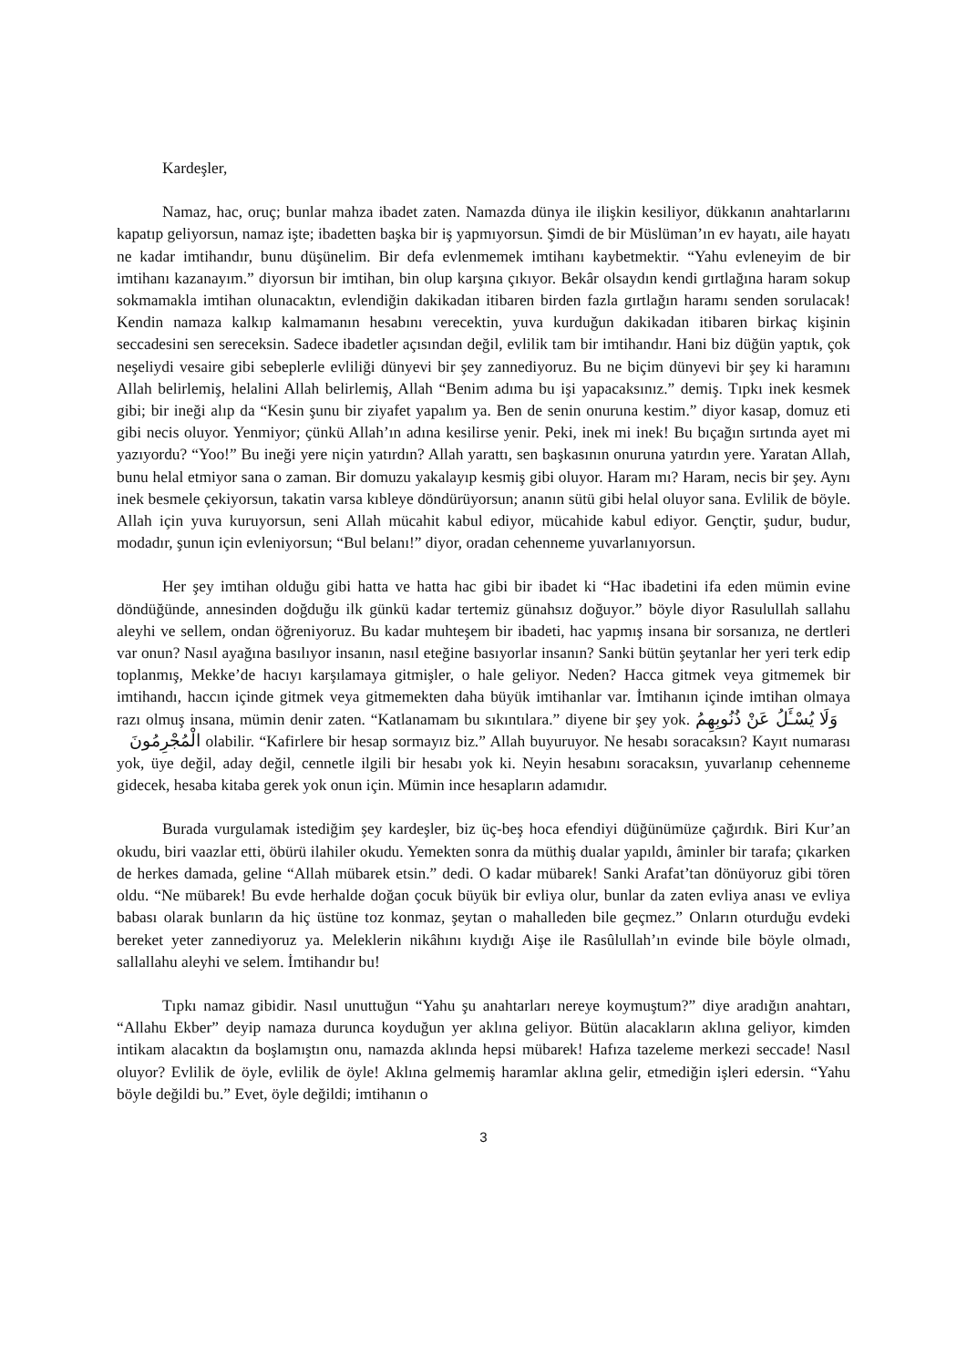Kardeşler,
Namaz, hac, oruç; bunlar mahza ibadet zaten. Namazda dünya ile ilişkin kesiliyor, dükkanın anahtarlarını kapatıp geliyorsun, namaz işte; ibadetten başka bir iş yapmıyorsun. Şimdi de bir Müslüman’ın ev hayatı, aile hayatı ne kadar imtihandır, bunu düşünelim. Bir defa evlenmemek imtihanı kaybetmektir. “Yahu evleneyim de bir imtihanı kazanayım.” diyorsun bir imtihan, bin olup karşına çıkıyor. Bekâr olsaydın kendi gırtlağına haram sokup sokmamakla imtihan olunacaktın, evlendiğin dakikadan itibaren birden fazla gırtlağın haramı senden sorulacak! Kendin namaza kalkıp kalmamanın hesabını verecektin, yuva kurduğun dakikadan itibaren birkaç kişinin seccadesini sen sereceksin. Sadece ibadetler açısından değil, evlilik tam bir imtihandır. Hani biz düğün yaptık, çok neşeliydi vesaire gibi sebeplerle evliliği dünyevi bir şey zannediyoruz. Bu ne biçim dünyevi bir şey ki haramını Allah belirlemiş, helalini Allah belirlemiş, Allah “Benim adıma bu işi yapacaksınız.” demiş. Tıpkı inek kesmek gibi; bir ineği alıp da “Kesin şunu bir ziyafet yapalım ya. Ben de senin onuruna kestim.” diyor kasap, domuz eti gibi necis oluyor. Yenmiyor; çünkü Allah’ın adına kesilirse yenir. Peki, inek mi inek! Bu bıçağın sırtında ayet mi yazıyordu? “Yoo!” Bu ineği yere niçin yatırdın? Allah yarattı, sen başkasının onuruna yatırdın yere. Yaratan Allah, bunu helal etmiyor sana o zaman. Bir domuzu yakalayıp kesmiş gibi oluyor. Haram mı? Haram, necis bir şey. Aynı inek besmele çekiyorsun, takatin varsa kıbleye döndürüyorsun; ananın sütü gibi helal oluyor sana. Evlilik de böyle. Allah için yuva kuruyorsun, seni Allah mücahit kabul ediyor, mücahide kabul ediyor. Gençtir, şudur, budur, modadır, şunun için evleniyorsun; “Bul belanı!” diyor, oradan cehenneme yuvarlanıyorsun.
Her şey imtihan olduğu gibi hatta ve hatta hac gibi bir ibadet ki “Hac ibadetini ifa eden mümin evine döndüğünde, annesinden doğduğu ilk günkü kadar tertemiz günahsız doğuyor.” böyle diyor Rasulullah sallahu aleyhi ve sellem, ondan öğreniyoruz. Bu kadar muhteşem bir ibadeti, hac yapmış insana bir sorsanıza, ne dertleri var onun? Nasıl ayağına basılıyor insanın, nasıl eteğine basıyorlar insanın? Sanki bütün şeytanlar her yeri terk edip toplanmış, Mekke’de hacıyı karşılamaya gitmişler, o hale geliyor. Neden? Hacca gitmek veya gitmemek bir imtihandı, haccın içinde gitmek veya gitmemekten daha büyük imtihanlar var. İmtihanın içinde imtihan olmaya razı olmuş insana, mümin denir zaten. “Katlanamam bu sıkıntılara.” diyene bir şey yok. وَلَا يُسْـَٔلُ عَنْ ذُنُوبِهِمُ الْمُجْرِمُونَ olabilir. “Kafirlere bir hesap sormayız biz.” Allah buyuruyor. Ne hesabı soracaksın? Kayıt numarası yok, üye değil, aday değil, cennetle ilgili bir hesabı yok ki. Neyin hesabını soracaksın, yuvarlanıp cehenneme gidecek, hesaba kitaba gerek yok onun için. Mümin ince hesapların adamıdır.
Burada vurgulamak istediğim şey kardeşler, biz üç-beş hoca efendiyi düğünümüze çağırdık. Biri Kur’an okudu, biri vaazlar etti, öbürü ilahiler okudu. Yemekten sonra da müthiş dualar yapıldı, âminler bir tarafa; çıkarken de herkes damada, geline “Allah mübarek etsin.” dedi. O kadar mübarek! Sanki Arafat’tan dönüyoruz gibi tören oldu. “Ne mübarek! Bu evde herhalde doğan çocuk büyük bir evliya olur, bunlar da zaten evliya anası ve evliya babası olarak bunların da hiç üstüne toz konmaz, şeytan o mahalleden bile geçmez.” Onların oturduğu evdeki bereket yeter zannediyoruz ya. Meleklerin nikâhını kıydığı Aişe ile Rasûlullah’ın evinde bile böyle olmadı, sallallahu aleyhi ve selem. İmtihandır bu!
Tıpkı namaz gibidir. Nasıl unuttuğun “Yahu şu anahtarları nereye koymuştum?” diye aradığın anahtarı, “Allahu Ekber” deyip namaza durunca koyduğun yer aklına geliyor. Bütün alacakların aklına geliyor, kimden intikam alacaktın da boşlamıştın onu, namazda aklında hepsi mübarek! Hafıza tazeleme merkezi seccade! Nasıl oluyor? Evlilik de öyle, evlilik de öyle! Aklına gelmemiş haramlar aklına gelir, etmediğin işleri edersin. “Yahu böyle değildi bu.” Evet, öyle değildi; imtihanın o
3